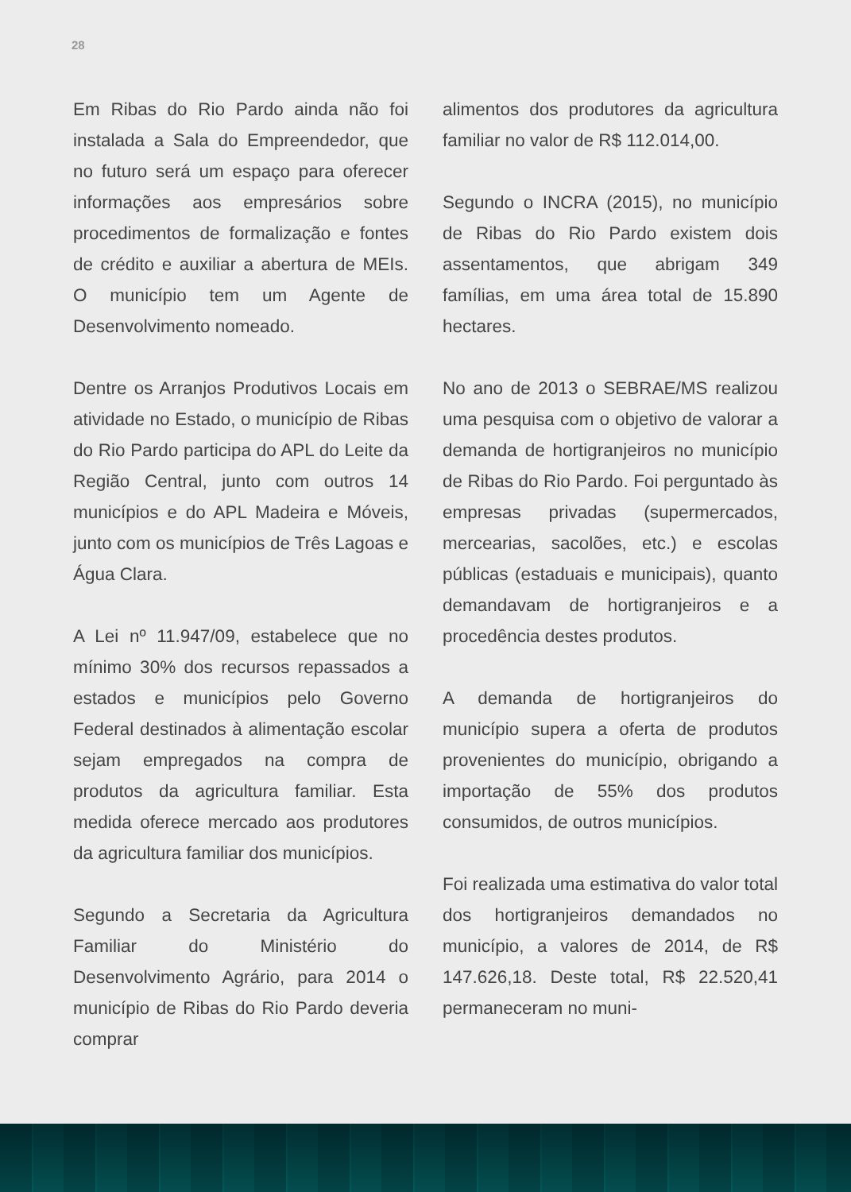28
Em Ribas do Rio Pardo ainda não foi instalada a Sala do Empreendedor, que no futuro será um espaço para oferecer informações aos empresários sobre procedimentos de formalização e fontes de crédito e auxiliar a abertura de MEIs. O município tem um Agente de Desenvolvimento nomeado.
Dentre os Arranjos Produtivos Locais em atividade no Estado, o município de Ribas do Rio Pardo participa do APL do Leite da Região Central, junto com outros 14 municípios e do APL Madeira e Móveis, junto com os municípios de Três Lagoas e Água Clara.
A Lei nº 11.947/09, estabelece que no mínimo 30% dos recursos repassados a estados e municípios pelo Governo Federal destinados à alimentação escolar sejam empregados na compra de produtos da agricultura familiar. Esta medida oferece mercado aos produtores da agricultura familiar dos municípios.
Segundo a Secretaria da Agricultura Familiar do Ministério do Desenvolvimento Agrário, para 2014 o município de Ribas do Rio Pardo deveria comprar
alimentos dos produtores da agricultura familiar no valor de R$ 112.014,00.
Segundo o INCRA (2015), no município de Ribas do Rio Pardo existem dois assentamentos, que abrigam 349 famílias, em uma área total de 15.890 hectares.
No ano de 2013 o SEBRAE/MS realizou uma pesquisa com o objetivo de valorar a demanda de hortigranjeiros no município de Ribas do Rio Pardo. Foi perguntado às empresas privadas (supermercados, mercearias, sacolões, etc.) e escolas públicas (estaduais e municipais), quanto demandavam de hortigranjeiros e a procedência destes produtos.
A demanda de hortigranjeiros do município supera a oferta de produtos provenientes do município, obrigando a importação de 55% dos produtos consumidos, de outros municípios.
Foi realizada uma estimativa do valor total dos hortigranjeiros demandados no município, a valores de 2014, de R$ 147.626,18. Deste total, R$ 22.520,41 permaneceram no muni-